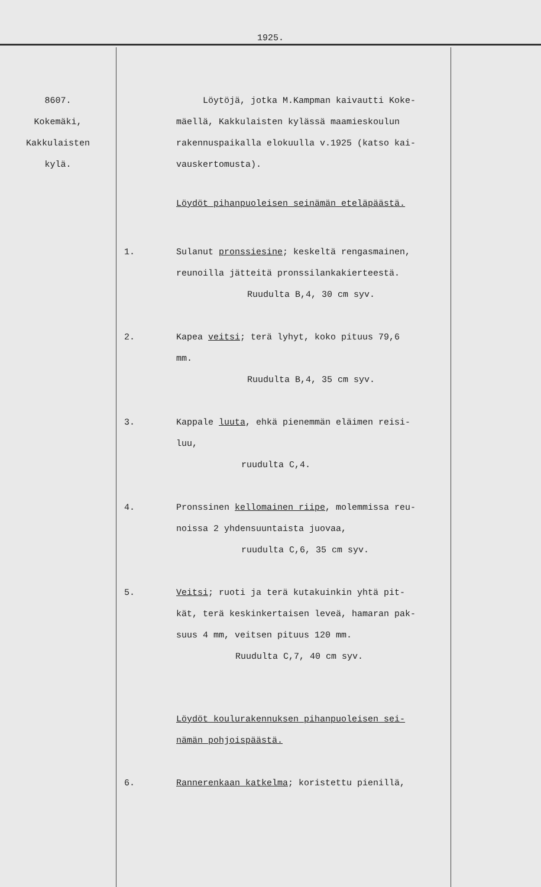1925.
8607.
Kokemäki,
Kakkulaisten
kylä.
Löytöjä, jotka M.Kampman kaivautti Koke-
mäellä, Kakkulaisten kylässä maamieskoulun
rakennuspaikalla elokuulla v.1925 (katso kai-
vauskertomusta).
Löydöt pihanpuoleisen seinämän eteläpäästä.
1. Sulanut pronssiesine; keskeltä rengasmainen,
reunoilla jätteitä pronssilankakierteestä.
Ruudulta B,4, 30 cm syv.
2. Kapea veitsi; terä lyhyt, koko pituus 79,6
mm.
Ruudulta B,4, 35 cm syv.
3. Kappale luuta, ehkä pienemmän eläimen reisi-
luu,
ruudulta C,4.
4. Pronssinen kellomainen riipe, molemmissa reu-
noissa 2 yhdensuuntaista juovaa,
ruudulta C,6, 35 cm syv.
5. Veitsi; ruoti ja terä kutakuinkin yhtä pit-
kät, terä keskinkertaisen leveä, hamaran pak-
suus 4 mm, veitsen pituus 120 mm.
Ruudulta C,7, 40 cm syv.
Löydöt koulurakennuksen pihanpuoleisen sei-
nämän pohjoispäästä.
6. Rannerenkaan katkelma; koristettu pienillä,